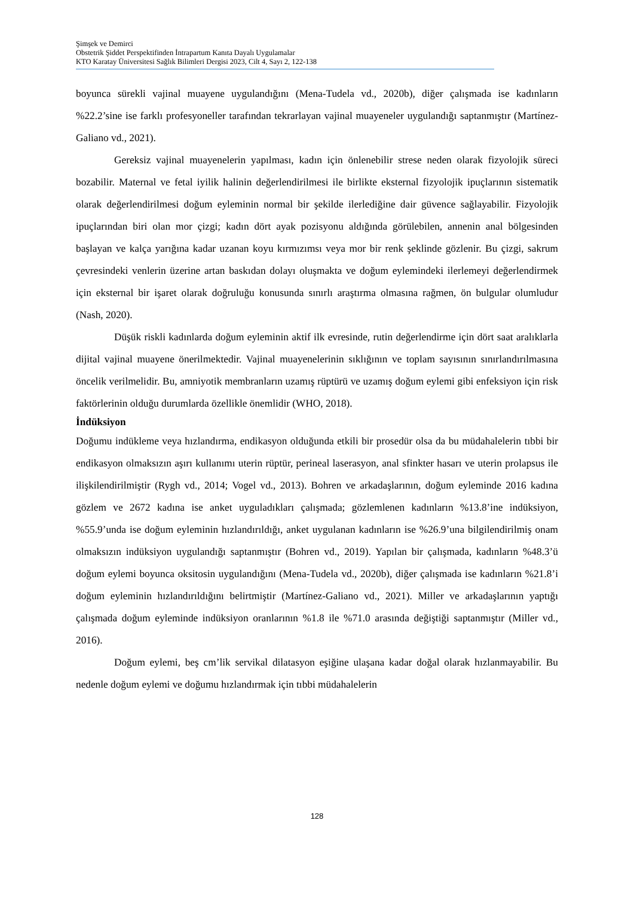Şimşek ve Demirci
Obstetrik Şiddet Perspektifinden İntrapartum Kanıta Dayalı Uygulamalar
KTO Karatay Üniversitesi Sağlık Bilimleri Dergisi 2023, Cilt 4, Sayı 2, 122-138
boyunca sürekli vajinal muayene uygulandığını (Mena-Tudela vd., 2020b), diğer çalışmada ise kadınların %22.2’sine ise farklı profesyoneller tarafından tekrarlayan vajinal muayeneler uygulandığı saptanmıştır (Martínez-Galiano vd., 2021).
Gereksiz vajinal muayenelerin yapılması, kadın için önlenebilir strese neden olarak fizyolojik süreci bozabilir. Maternal ve fetal iyilik halinin değerlendirilmesi ile birlikte eksternal fizyolojik ipuçlarının sistematik olarak değerlendirilmesi doğum eyleminin normal bir şekilde ilerlediğine dair güvence sağlayabilir. Fizyolojik ipuçlarından biri olan mor çizgi; kadın dört ayak pozisyonu aldığında görülebilen, annenin anal bölgesinden başlayan ve kalça yarığına kadar uzanan koyu kırmızımsı veya mor bir renk şeklinde gözlenir. Bu çizgi, sakrum çevresindeki venlerin üzerine artan baskıdan dolayı oluşmakta ve doğum eylemindeki ilerlemeyi değerlendirmek için eksternal bir işaret olarak doğruluğu konusunda sınırlı araştırma olmasına rağmen, ön bulgular olumludur (Nash, 2020).
Düşük riskli kadınlarda doğum eyleminin aktif ilk evresinde, rutin değerlendirme için dört saat aralıklarla dijital vajinal muayene önerilmektedir. Vajinal muayenelerinin sıklığının ve toplam sayısının sınırlandırılmasına öncelik verilmelidir. Bu, amniyotik membranların uzamış rüptürü ve uzamış doğum eylemi gibi enfeksiyon için risk faktörlerinin olduğu durumlarda özellikle önemlidir (WHO, 2018).
İndüksiyon
Doğumu indükleme veya hızlandırma, endikasyon olduğunda etkili bir prosedür olsa da bu müdahalelerin tıbbi bir endikasyon olmaksızın aşırı kullanımı uterin rüptür, perineal laserasyon, anal sfinkter hasarı ve uterin prolapsus ile ilişkilendirilmiştir (Rygh vd., 2014; Vogel vd., 2013). Bohren ve arkadaşlarının, doğum eyleminde 2016 kadına gözlem ve 2672 kadına ise anket uyguladıkları çalışmada; gözlemlenen kadınların %13.8’ine indüksiyon, %55.9’unda ise doğum eyleminin hızlandırıldığı, anket uygulanan kadınların ise %26.9’una bilgilendirilmiş onam olmaksızın indüksiyon uygulandığı saptanmıştır (Bohren vd., 2019). Yapılan bir çalışmada, kadınların %48.3’ü doğum eylemi boyunca oksitosin uygulandığını (Mena-Tudela vd., 2020b), diğer çalışmada ise kadınların %21.8’i doğum eyleminin hızlandırıldığını belirtmiştir (Martínez-Galiano vd., 2021). Miller ve arkadaşlarının yaptığı çalışmada doğum eyleminde indüksiyon oranlarının %1.8 ile %71.0 arasında değiştiği saptanmıştır (Miller vd., 2016).
Doğum eylemi, beş cm’lik servikal dilatasyon eşiğine ulaşana kadar doğal olarak hızlanmayabilir. Bu nedenle doğum eylemi ve doğumu hızlandırmak için tıbbi müdahalelerin
128